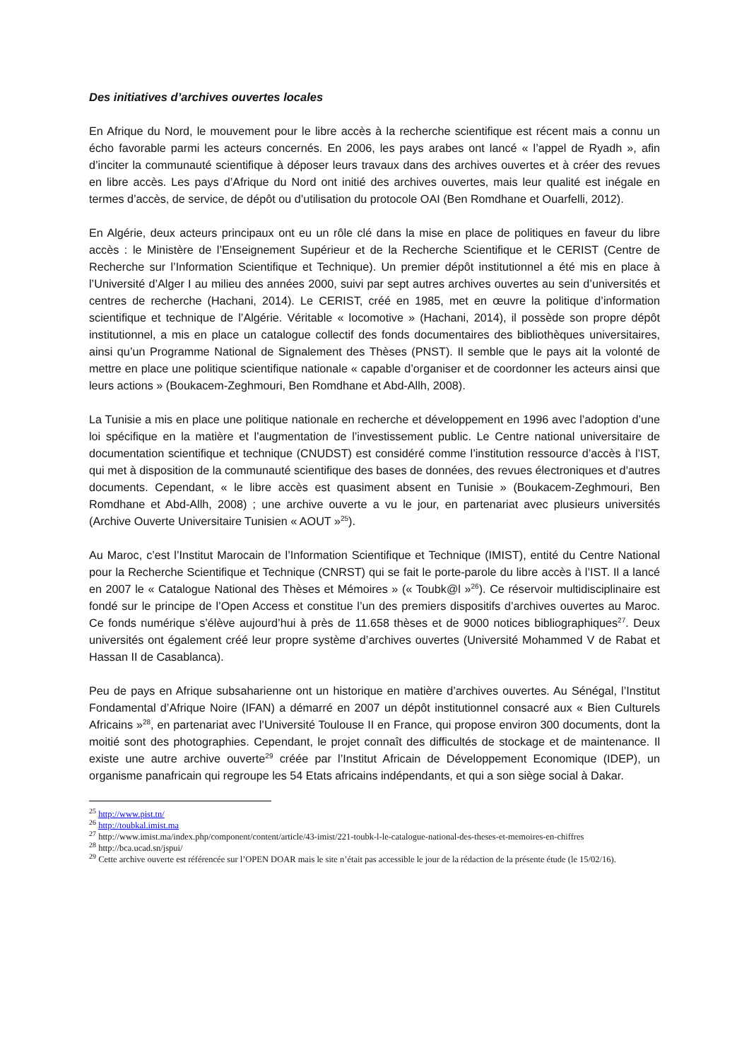Des initiatives d’archives ouvertes locales
En Afrique du Nord, le mouvement pour le libre accès à la recherche scientifique est récent mais a connu un écho favorable parmi les acteurs concernés. En 2006, les pays arabes ont lancé « l’appel de Ryadh », afin d’inciter la communauté scientifique à déposer leurs travaux dans des archives ouvertes et à créer des revues en libre accès. Les pays d’Afrique du Nord ont initié des archives ouvertes, mais leur qualité est inégale en termes d’accès, de service, de dépôt ou d’utilisation du protocole OAI (Ben Romdhane et Ouarfelli, 2012).
En Algérie, deux acteurs principaux ont eu un rôle clé dans la mise en place de politiques en faveur du libre accès : le Ministère de l’Enseignement Supérieur et de la Recherche Scientifique et le CERIST (Centre de Recherche sur l’Information Scientifique et Technique). Un premier dépôt institutionnel a été mis en place à l’Université d’Alger I au milieu des années 2000, suivi par sept autres archives ouvertes au sein d’universités et centres de recherche (Hachani, 2014). Le CERIST, créé en 1985, met en œuvre la politique d’information scientifique et technique de l’Algérie. Véritable « locomotive » (Hachani, 2014), il possède son propre dépôt institutionnel, a mis en place un catalogue collectif des fonds documentaires des bibliothèques universitaires, ainsi qu’un Programme National de Signalement des Thèses (PNST). Il semble que le pays ait la volonté de mettre en place une politique scientifique nationale « capable d’organiser et de coordonner les acteurs ainsi que leurs actions » (Boukacem-Zeghmouri, Ben Romdhane et Abd-Allh, 2008).
La Tunisie a mis en place une politique nationale en recherche et développement en 1996 avec l’adoption d’une loi spécifique en la matière et l’augmentation de l’investissement public. Le Centre national universitaire de documentation scientifique et technique (CNUDST) est considéré comme l’institution ressource d’accès à l’IST, qui met à disposition de la communauté scientifique des bases de données, des revues électroniques et d’autres documents. Cependant, « le libre accès est quasiment absent en Tunisie » (Boukacem-Zeghmouri, Ben Romdhane et Abd-Allh, 2008) ; une archive ouverte a vu le jour, en partenariat avec plusieurs universités (Archive Ouverte Universitaire Tunisien « AOUT »<sup>25</sup>).
Au Maroc, c’est l’Institut Marocain de l’Information Scientifique et Technique (IMIST), entité du Centre National pour la Recherche Scientifique et Technique (CNRST) qui se fait le porte-parole du libre accès à l’IST. Il a lancé en 2007 le « Catalogue National des Thèses et Mémoires » (« Toubk@l »<sup>26</sup>). Ce réservoir multidisciplinaire est fondé sur le principe de l’Open Access et constitue l’un des premiers dispositifs d’archives ouvertes au Maroc. Ce fonds numérique s’élève aujourd’hui à près de 11.658 thèses et de 9000 notices bibliographiques<sup>27</sup>. Deux universités ont également créé leur propre système d’archives ouvertes (Université Mohammed V de Rabat et Hassan II de Casablanca).
Peu de pays en Afrique subsaharienne ont un historique en matière d’archives ouvertes. Au Sénégal, l’Institut Fondamental d’Afrique Noire (IFAN) a démarré en 2007 un dépôt institutionnel consacré aux « Bien Culturels Africains »<sup>28</sup>, en partenariat avec l’Université Toulouse II en France, qui propose environ 300 documents, dont la moitié sont des photographies. Cependant, le projet connaît des difficultés de stockage et de maintenance. Il existe une autre archive ouverte<sup>29</sup> créée par l’Institut Africain de Développement Economique (IDEP), un organisme panafricain qui regroupe les 54 Etats africains indépendants, et qui a son siège social à Dakar.
<sup>25</sup> http://www.pist.tn/
<sup>26</sup> http://toubkal.imist.ma
<sup>27</sup> http://www.imist.ma/index.php/component/content/article/43-imist/221-toubk-l-le-catalogue-national-des-theses-et-memoires-en-chiffres
<sup>28</sup> http://bca.ucad.sn/jspui/
<sup>29</sup> Cette archive ouverte est référencée sur l’OPEN DOAR mais le site n’était pas accessible le jour de la rédaction de la présente étude (le 15/02/16).